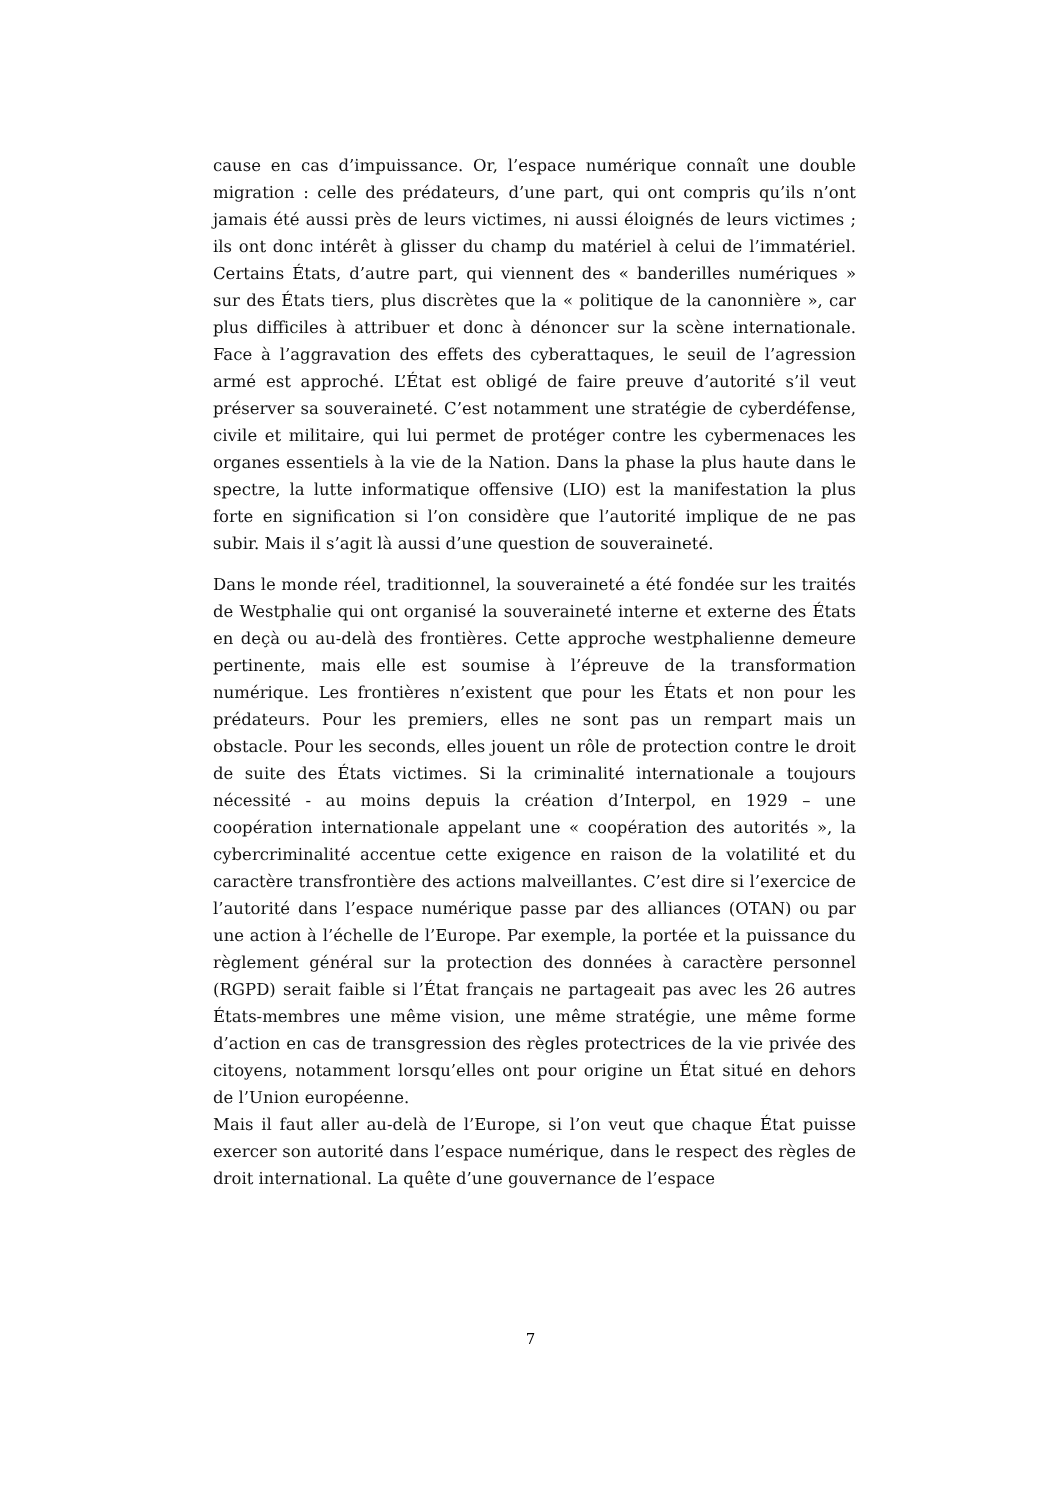cause en cas d’impuissance. Or, l’espace numérique connaît une double migration : celle des prédateurs, d’une part, qui ont compris qu’ils n’ont jamais été aussi près de leurs victimes, ni aussi éloignés de leurs victimes ; ils ont donc intérêt à glisser du champ du matériel à celui de l’immatériel. Certains États, d’autre part, qui viennent des « banderilles numériques » sur des États tiers, plus discrètes que la « politique de la canonnière », car plus difficiles à attribuer et donc à dénoncer sur la scène internationale. Face à l’aggravation des effets des cyberattaques, le seuil de l’agression armé est approché. L’État est obligé de faire preuve d’autorité s’il veut préserver sa souveraineté. C’est notamment une stratégie de cyberdéfense, civile et militaire, qui lui permet de protéger contre les cybermenaces les organes essentiels à la vie de la Nation. Dans la phase la plus haute dans le spectre, la lutte informatique offensive (LIO) est la manifestation la plus forte en signification si l’on considère que l’autorité implique de ne pas subir. Mais il s’agit là aussi d’une question de souveraineté.
Dans le monde réel, traditionnel, la souveraineté a été fondée sur les traités de Westphalie qui ont organisé la souveraineté interne et externe des États en deçà ou au-delà des frontières. Cette approche westphalienne demeure pertinente, mais elle est soumise à l’épreuve de la transformation numérique. Les frontières n’existent que pour les États et non pour les prédateurs. Pour les premiers, elles ne sont pas un rempart mais un obstacle. Pour les seconds, elles jouent un rôle de protection contre le droit de suite des États victimes. Si la criminalité internationale a toujours nécessité - au moins depuis la création d’Interpol, en 1929 – une coopération internationale appelant une « coopération des autorités », la cybercriminalité accentue cette exigence en raison de la volatilité et du caractère transfrontière des actions malveillantes. C’est dire si l’exercice de l’autorité dans l’espace numérique passe par des alliances (OTAN) ou par une action à l’échelle de l’Europe. Par exemple, la portée et la puissance du règlement général sur la protection des données à caractère personnel (RGPD) serait faible si l’État français ne partageait pas avec les 26 autres États-membres une même vision, une même stratégie, une même forme d’action en cas de transgression des règles protectrices de la vie privée des citoyens, notamment lorsqu’elles ont pour origine un État situé en dehors de l’Union européenne.
Mais il faut aller au-delà de l’Europe, si l’on veut que chaque État puisse exercer son autorité dans l’espace numérique, dans le respect des règles de droit international. La quête d’une gouvernance de l’espace
7